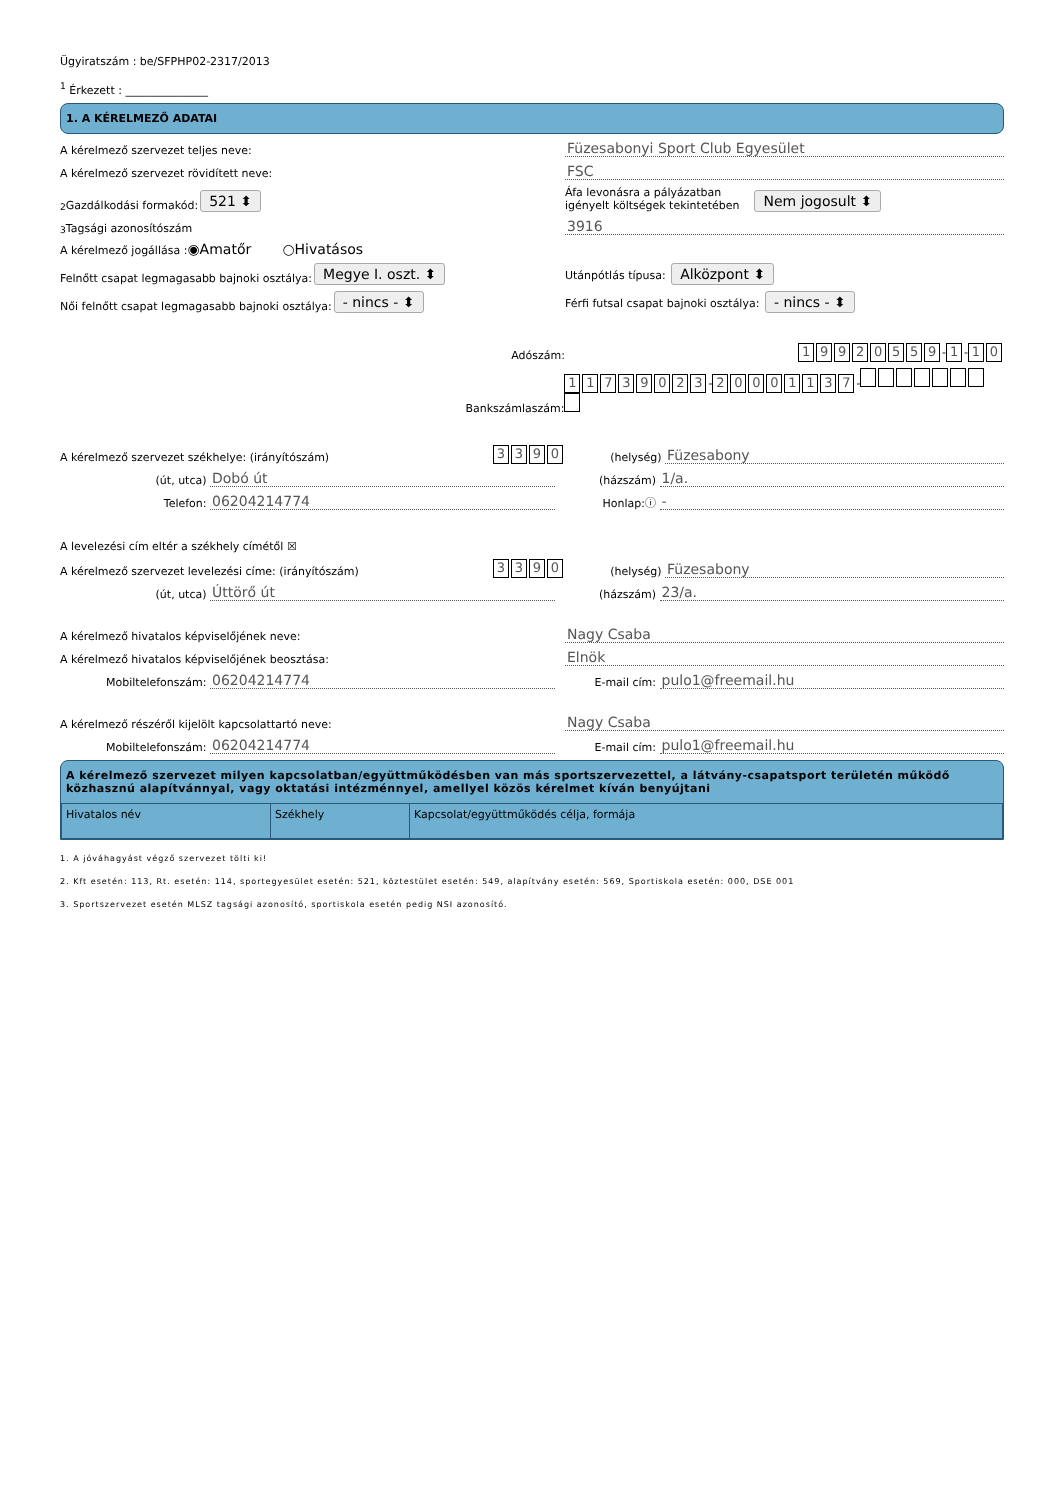Ügyiratszám : be/SFPHP02-2317/2013
<sup>1</sup> Érkezett : _______________
1. A KÉRELMEZŐ ADATAI
A kérelmező szervezet teljes neve:
Füzesabonyi Sport Club Egyesület
A kérelmező szervezet rövidített neve:
FSC
<sup>2</sup> Gazdálkodási formakód: 521 ⬍
Áfa levonásra a pályázatban
igényelt költségek tekintetében
Nem jogosult ⬍
<sup>3</sup> Tagsági azonosítószám
3916
A kérelmező jogállása : ◉Amatőr ○Hivatásos
Felnőtt csapat legmagasabb bajnoki osztálya: Megye I. oszt. ⬍
Utánpótlás típusa: Alközpont ⬍
Női felnőtt csapat legmagasabb bajnoki osztálya: - nincs - ⬍
Férfi futsal csapat bajnoki osztálya: - nincs - ⬍
Adószám:
19920559 - 1 - 1 0
Bankszámlaszám:
11739023 - 20001137 -
A kérelmező szervezet székhelye: (irányítószám) 3390
(helység)
Füzesabony
(út, utca)
Dobó út
(házszám)
1/a.
Telefon:
06204214774
Honlap:ⓘ
-
A levelezési cím eltér a székhely címétől ☒
A kérelmező szervezet levelezési címe: (irányítószám) 3390
(helység)
Füzesabony
(út, utca)
Úttörő út
(házszám)
23/a.
A kérelmező hivatalos képviselőjének neve:
Nagy Csaba
A kérelmező hivatalos képviselőjének beosztása:
Elnök
Mobiltelefonszám:
06204214774
E-mail cím:
pulo1@freemail.hu
A kérelmező részéről kijelölt kapcsolattartó neve:
Nagy Csaba
Mobiltelefonszám:
06204214774
E-mail cím:
pulo1@freemail.hu
A kérelmező szervezet milyen kapcsolatban/együttműködésben van más sportszervezettel, a látvány-csapatsport területén működő közhasznú alapítvánnyal, vagy oktatási intézménnyel, amellyel közös kérelmet kíván benyújtani
| Hivatalos név | Székhely | Kapcsolat/együttműködés célja, formája |
1. A jóváhagyást végző szervezet tölti ki!
2. Kft esetén: 113, Rt. esetén: 114, sportegyesület esetén: 521, köztestület esetén: 549, alapítvány esetén: 569, Sportiskola esetén: 000, DSE 001
3. Sportszervezet esetén MLSZ tagsági azonosító, sportiskola esetén pedig NSI azonosító.